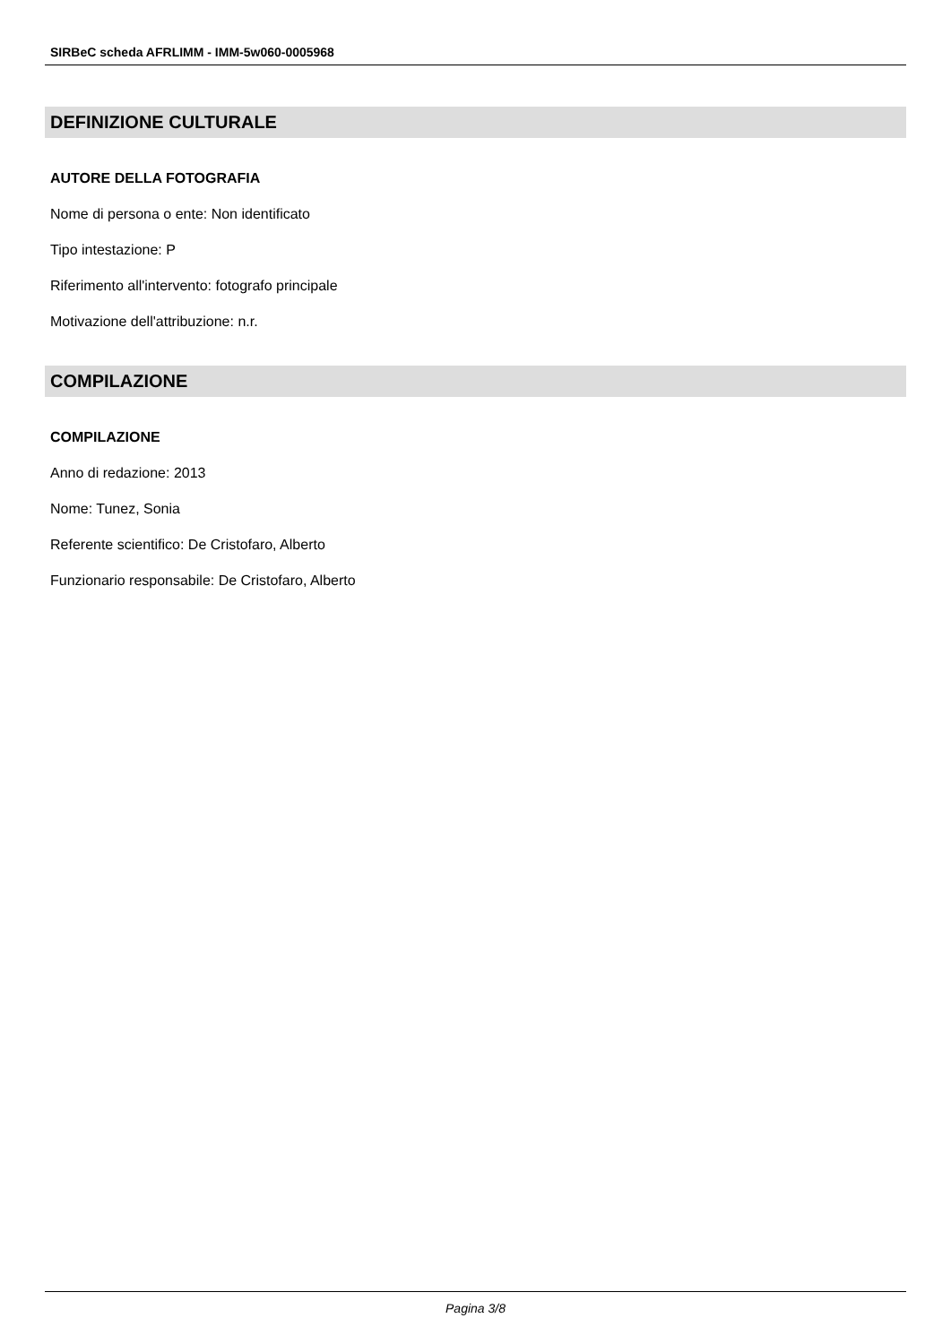SIRBeC scheda AFRLIMM - IMM-5w060-0005968
DEFINIZIONE CULTURALE
AUTORE DELLA FOTOGRAFIA
Nome di persona o ente: Non identificato
Tipo intestazione: P
Riferimento all'intervento: fotografo principale
Motivazione dell'attribuzione: n.r.
COMPILAZIONE
COMPILAZIONE
Anno di redazione: 2013
Nome: Tunez, Sonia
Referente scientifico: De Cristofaro, Alberto
Funzionario responsabile: De Cristofaro, Alberto
Pagina 3/8